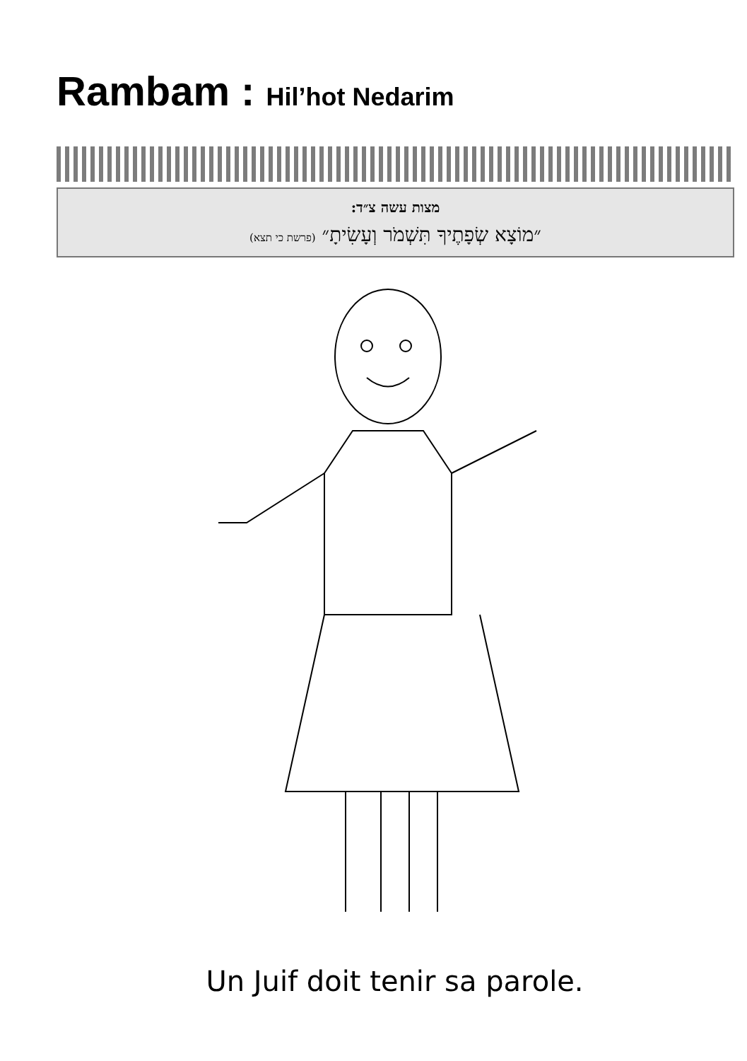Rambam : Hil’hot Nedarim
מצות עשה צ״ד:
״מוֹצָא שְׂפָתֶיךָ תִּשְׁמֹר וְעָשִׂיתָ״ (פרשת כי תצא)
Un Juif doit tenir sa parole.